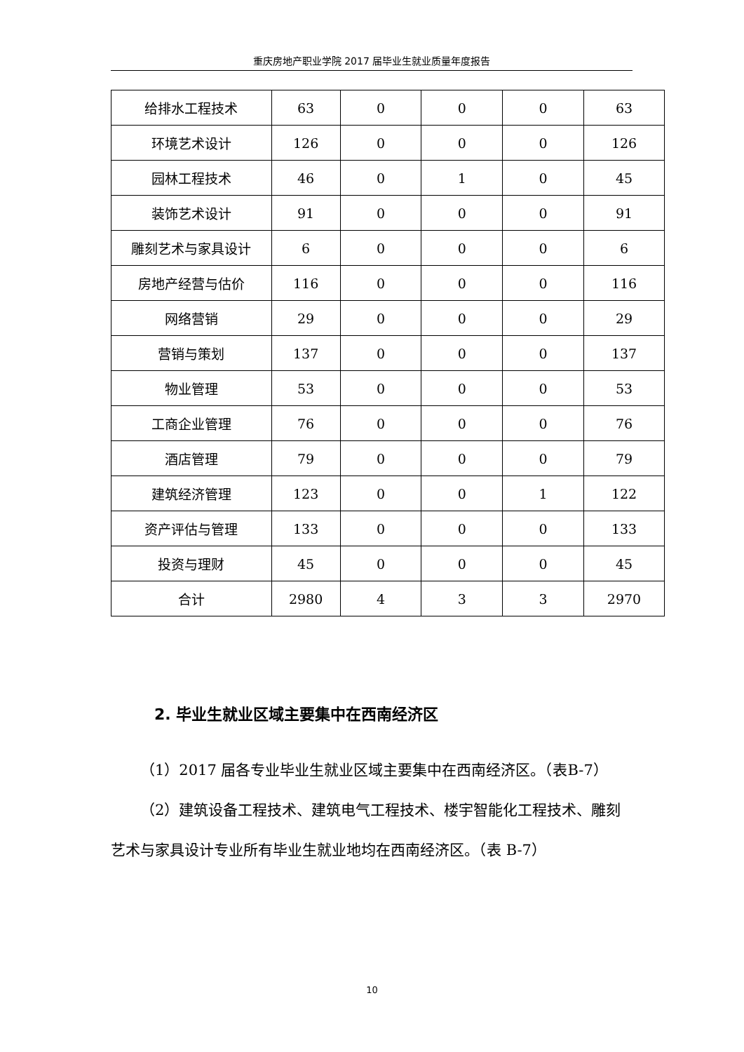重庆房地产职业学院 2017 届毕业生就业质量年度报告
| 给排水工程技术 | 63 | 0 | 0 | 0 | 63 |
| 环境艺术设计 | 126 | 0 | 0 | 0 | 126 |
| 园林工程技术 | 46 | 0 | 1 | 0 | 45 |
| 装饰艺术设计 | 91 | 0 | 0 | 0 | 91 |
| 雕刻艺术与家具设计 | 6 | 0 | 0 | 0 | 6 |
| 房地产经营与估价 | 116 | 0 | 0 | 0 | 116 |
| 网络营销 | 29 | 0 | 0 | 0 | 29 |
| 营销与策划 | 137 | 0 | 0 | 0 | 137 |
| 物业管理 | 53 | 0 | 0 | 0 | 53 |
| 工商企业管理 | 76 | 0 | 0 | 0 | 76 |
| 酒店管理 | 79 | 0 | 0 | 0 | 79 |
| 建筑经济管理 | 123 | 0 | 0 | 1 | 122 |
| 资产评估与管理 | 133 | 0 | 0 | 0 | 133 |
| 投资与理财 | 45 | 0 | 0 | 0 | 45 |
| 合计 | 2980 | 4 | 3 | 3 | 2970 |
2. 毕业生就业区域主要集中在西南经济区
（1）2017 届各专业毕业生就业区域主要集中在西南经济区。（表B-7）
（2）建筑设备工程技术、建筑电气工程技术、楼宇智能化工程技术、雕刻艺术与家具设计专业所有毕业生就业地均在西南经济区。（表 B-7）
10